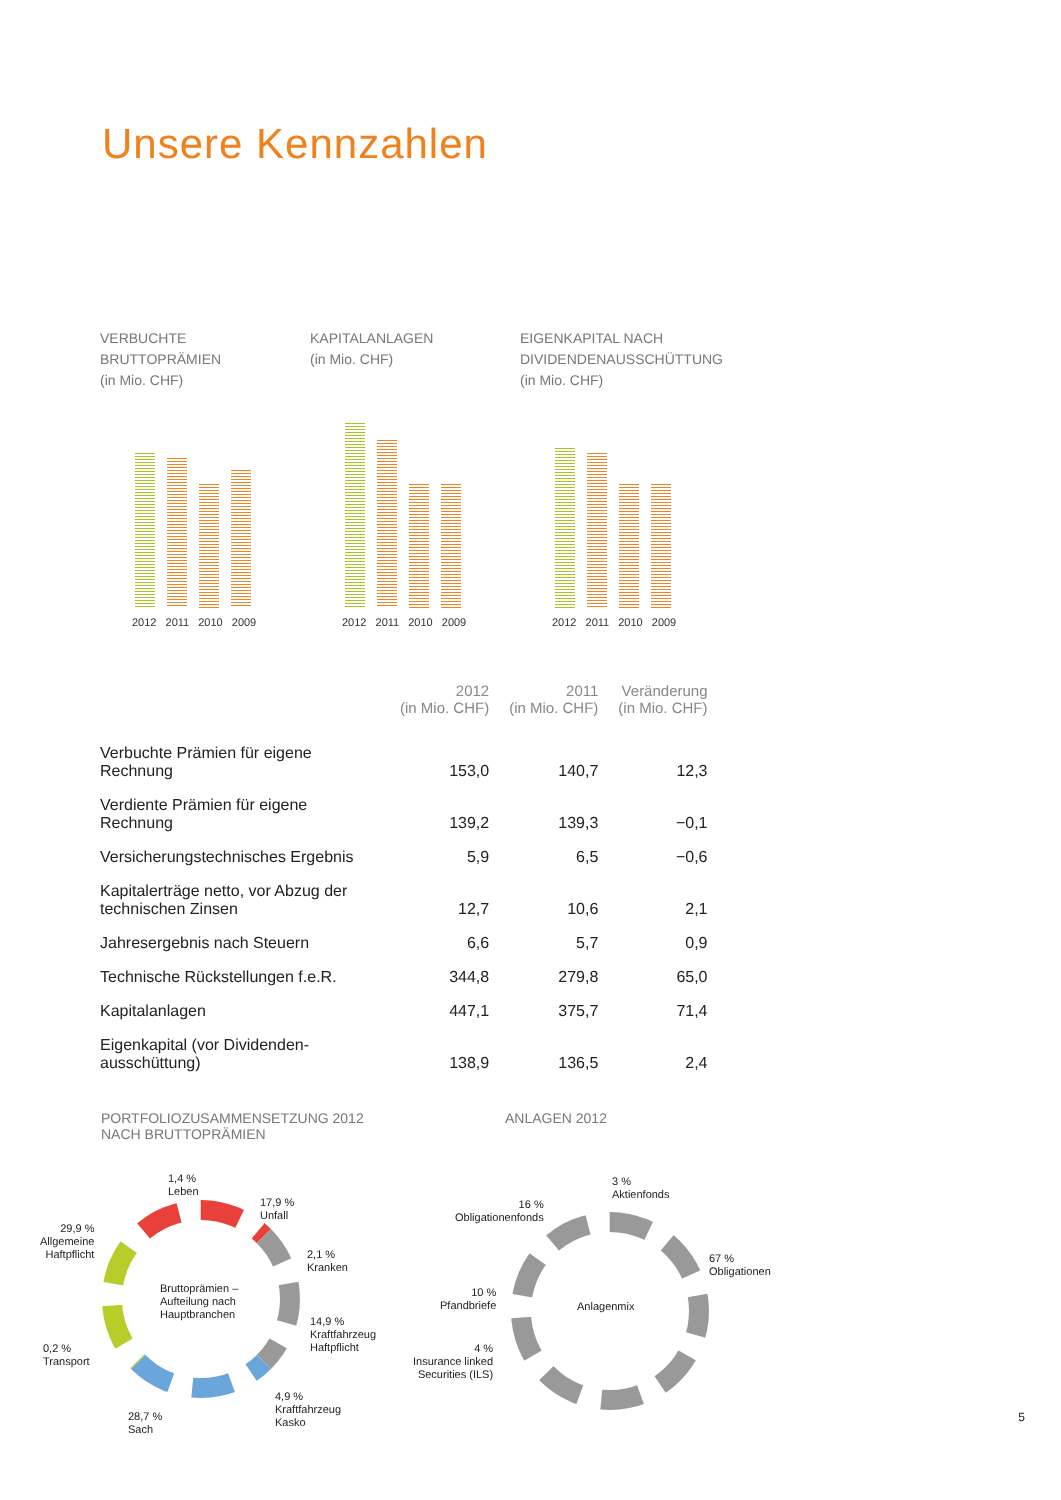Unsere Kennzahlen
VERBUCHTE
BRUTTOPRÄMIEN
(in Mio. CHF)
2012 2011 2010 2009
KAPITALANLAGEN
(in Mio. CHF)
2012 2011 2010 2009
EIGENKAPITAL NACH
DIVIDENDENAUSSCHÜTTUNG
(in Mio. CHF)
2012 2011 2010 2009
| | 2012 (in Mio. CHF) | 2011 (in Mio. CHF) | Veränderung (in Mio. CHF) |
| --- | --- | --- | --- |
| Verbuchte Prämien für eigene Rechnung | 153,0 | 140,7 | 12,3 |
| Verdiente Prämien für eigene Rechnung | 139,2 | 139,3 | −0,1 |
| Versicherungstechnisches Ergebnis | 5,9 | 6,5 | −0,6 |
| Kapitalerträge netto, vor Abzug der technischen Zinsen | 12,7 | 10,6 | 2,1 |
| Jahresergebnis nach Steuern | 6,6 | 5,7 | 0,9 |
| Technische Rückstellungen f.e.R. | 344,8 | 279,8 | 65,0 |
| Kapitalanlagen | 447,1 | 375,7 | 71,4 |
| Eigenkapital (vor Dividenden-ausschüttung) | 138,9 | 136,5 | 2,4 |
PORTFOLIOZUSAMMENSETZUNG 2012
NACH BRUTTOPRÄMIEN
ANLAGEN 2012
Bruttoprämien –
Aufteilung nach
Hauptbranchen
1,4 %
Leben
17,9 %
Unfall
2,1 %
Kranken
14,9 %
Kraftfahrzeug
Haftpflicht
4,9 %
Kraftfahrzeug
Kasko
28,7 %
Sach
0,2 %
Transport
29,9 %
Allgemeine
Haftpflicht
Anlagenmix
3 %
Aktienfonds
16 %
Obligationenfonds
67 %
Obligationen
10 %
Pfandbriefe
4 %
Insurance linked
Securities (ILS)
5